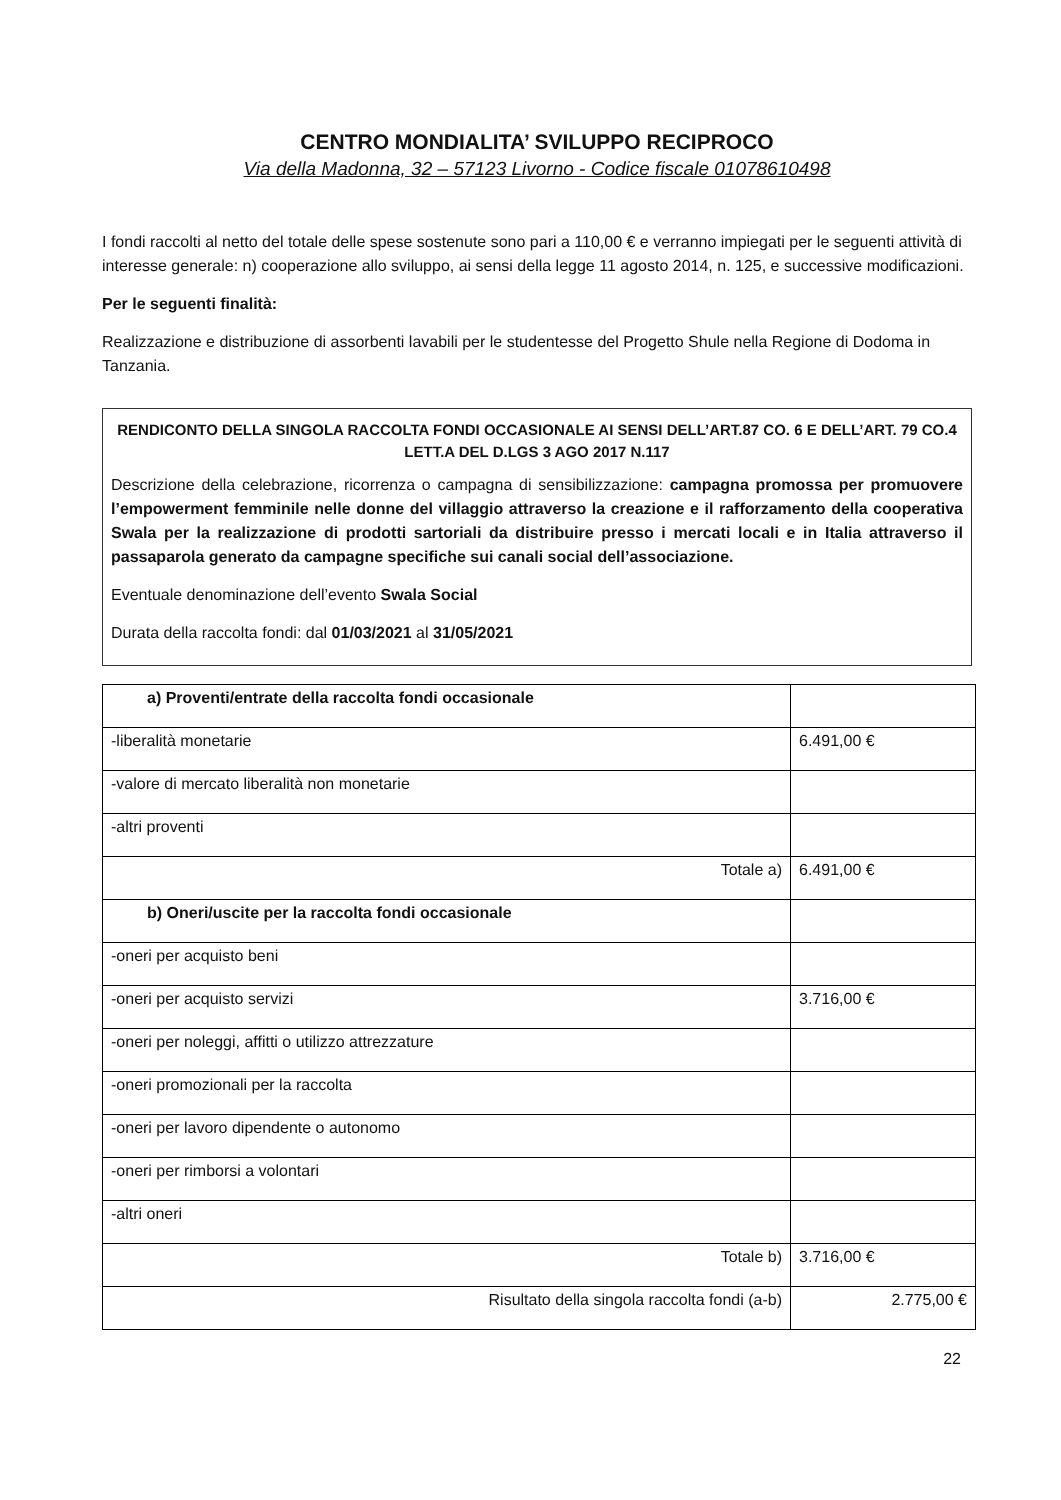CENTRO MONDIALITA’ SVILUPPO RECIPROCO
Via della Madonna, 32 – 57123 Livorno - Codice fiscale 01078610498
I fondi raccolti al netto del totale delle spese sostenute sono pari a 110,00 € e verranno impiegati per le seguenti attività di interesse generale: n) cooperazione allo sviluppo, ai sensi della legge 11 agosto 2014, n. 125, e successive modificazioni.
Per le seguenti finalità:
Realizzazione e distribuzione di assorbenti lavabili per le studentesse del Progetto Shule nella Regione di Dodoma in Tanzania.
RENDICONTO DELLA SINGOLA RACCOLTA FONDI OCCASIONALE AI SENSI DELL’ART.87 CO. 6 E DELL’ART. 79 CO.4 LETT.A DEL D.LGS 3 AGO 2017 N.117
Descrizione della celebrazione, ricorrenza o campagna di sensibilizzazione: campagna promossa per promuovere l’empowerment femminile nelle donne del villaggio attraverso la creazione e il rafforzamento della cooperativa Swala per la realizzazione di prodotti sartoriali da distribuire presso i mercati locali e in Italia attraverso il passaparola generato da campagne specifiche sui canali social dell’associazione.
Eventuale denominazione dell’evento Swala Social
Durata della raccolta fondi: dal 01/03/2021 al 31/05/2021
| a) Proventi/entrate della raccolta fondi occasionale | |
| -liberalità monetarie | 6.491,00 € |
| -valore di mercato liberalità non monetarie | |
| -altri proventi | |
| Totale a) | 6.491,00 € |
| b) Oneri/uscite per la raccolta fondi occasionale | |
| -oneri per acquisto beni | |
| -oneri per acquisto servizi | 3.716,00 € |
| -oneri per noleggi, affitti o utilizzo attrezzature | |
| -oneri promozionali per la raccolta | |
| -oneri per lavoro dipendente o autonomo | |
| -oneri per rimborsi a volontari | |
| -altri oneri | |
| Totale b) | 3.716,00 € |
| Risultato della singola raccolta fondi (a-b) | 2.775,00 € |
22